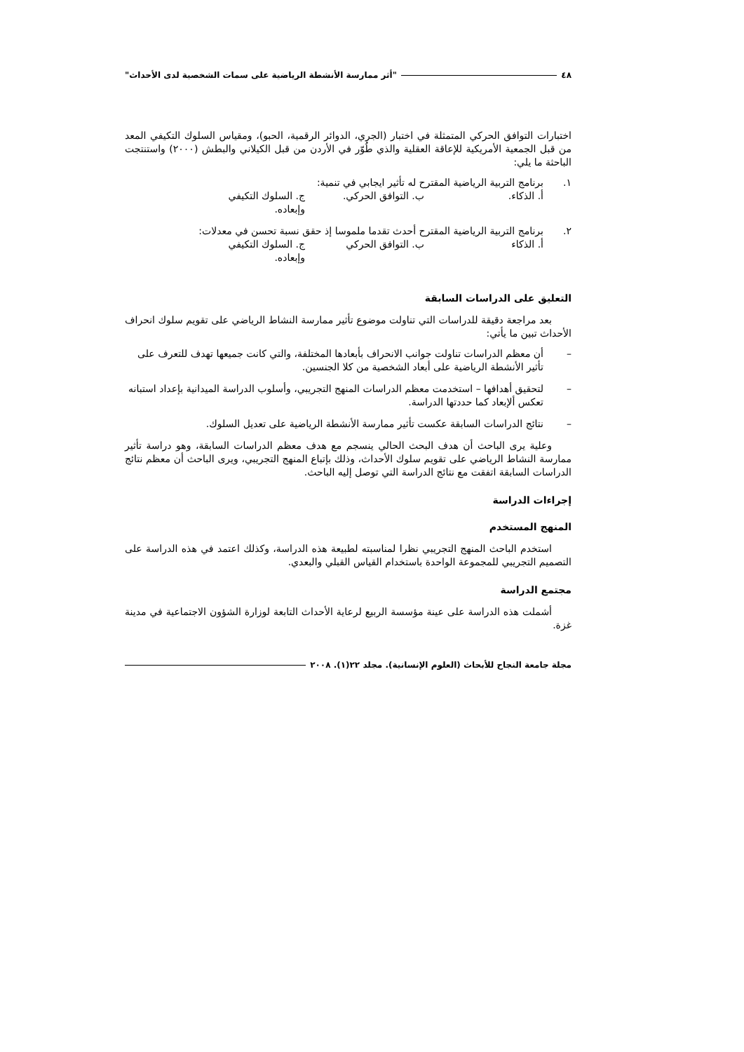٤٨ "أثر ممارسة الأنشطة الرياضية على سمات الشخصية لدى الأحداث"
اختبارات التوافق الحركي المتمثلة في اختبار (الجري، الدوائر الرقمية، الحبو)، ومقياس السلوك التكيفي المعد من قبل الجمعية الأمريكية للإعاقة العقلية والذي طُوّر في الأردن من قبل الكيلاني والبطش (٢٠٠٠) واستنتجت الباحثة ما يلي:
١. برنامج التربية الرياضية المقترح له تأثير ايجابي في تنمية:
أ. الذكاء. ب. التوافق الحركي. ج. السلوك التكيفي وإبعاده.
٢. برنامج التربية الرياضية المقترح أحدث تقدما ملموسا إذ حقق نسبة تحسن في معدلات:
أ. الذكاء ب. التوافق الحركي ج. السلوك التكيفي وإبعاده.
التعليق على الدراسات السابقة
بعد مراجعة دقيقة للدراسات التي تناولت موضوع تأثير ممارسة النشاط الرياضي على تقويم سلوك انحراف الأحداث تبين ما يأتي:
– أن معظم الدراسات تناولت جوانب الانحراف بأبعادها المختلفة، والتي كانت جميعها تهدف للتعرف على تأثير الأنشطة الرياضية على أبعاد الشخصية من كلا الجنسين.
– لتحقيق أهدافها – استخدمت معظم الدراسات المنهج التجريبي، وأسلوب الدراسة الميدانية بإعداد استبانه تعكس ألإبعاد كما حددتها الدراسة.
– نتائج الدراسات السابقة عكست تأثير ممارسة الأنشطة الرياضية على تعديل السلوك.
وعلية يرى الباحث أن هدف البحث الحالي ينسجم مع هدف معظم الدراسات السابقة، وهو دراسة تأثير ممارسة النشاط الرياضي على تقويم سلوك الأحداث، وذلك بإتباع المنهج التجريبي، ويرى الباحث أن معظم نتائج الدراسات السابقة اتفقت مع نتائج الدراسة التي توصل إليه الباحث.
إجراءات الدراسة
المنهج المستخدم
استخدم الباحث المنهج التجريبي نظرا لمناسبته لطبيعة هذه الدراسة، وكذلك اعتمد في هذه الدراسة على التصميم التجريبي للمجموعة الواحدة باستخدام القياس القبلي والبعدي.
مجتمع الدراسة
أشملت هذه الدراسة على عينة مؤسسة الربيع لرعاية الأحداث التابعة لوزارة الشؤون الاجتماعية في مدينة غزة.
مجلة جامعة النجاح للأبحاث (العلوم الإنسانية). مجلد ٢٢(١). ٢٠٠٨